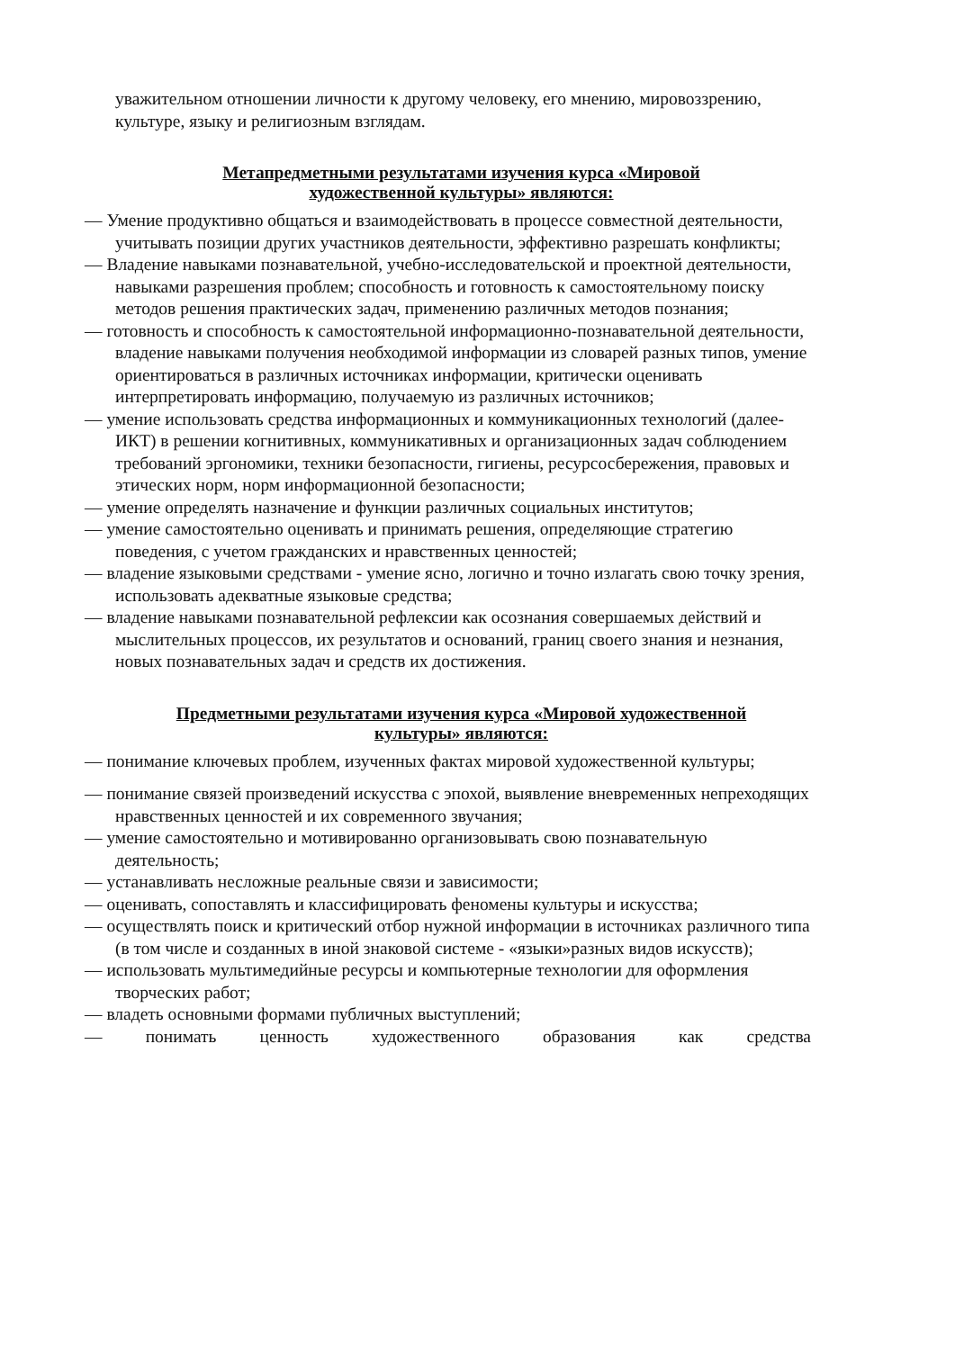уважительном отношении личности к другому человеку, его мнению, мировоззрению, культуре, языку и религиозным взглядам.
Метапредметными результатами изучения курса «Мировой
художественной культуры» являются:
— Умение продуктивно общаться и взаимодействовать в процессе совместной деятельности, учитывать позиции других участников деятельности, эффективно разрешать конфликты;
— Владение навыками познавательной, учебно-исследовательской и проектной деятельности, навыками разрешения проблем; способность и готовность к самостоятельному поиску методов решения практических задач, применению различных методов познания;
— готовность и способность к самостоятельной информационно-познавательной деятельности, владение навыками получения необходимой информации из словарей разных типов, умение ориентироваться в различных источниках информации, критически оценивать интерпретировать информацию, получаемую из различных источников;
— умение использовать средства информационных и коммуникационных технологий (далее-ИКТ) в решении когнитивных, коммуникативных и организационных задач соблюдением требований эргономики, техники безопасности, гигиены, ресурсосбережения, правовых и этических норм, норм информационной безопасности;
— умение определять назначение и функции различных социальных институтов;
— умение самостоятельно оценивать и принимать решения, определяющие стратегию поведения, с учетом гражданских и нравственных ценностей;
— владение языковыми средствами - умение ясно, логично и точно излагать свою точку зрения, использовать адекватные языковые средства;
— владение навыками познавательной рефлексии как осознания совершаемых действий и мыслительных процессов, их результатов и оснований, границ своего знания и незнания, новых познавательных задач и средств их достижения.
Предметными результатами изучения курса «Мировой художественной
культуры» являются:
— понимание ключевых проблем, изученных фактах мировой художественной культуры;
— понимание связей произведений искусства с эпохой, выявление вневременных непреходящих нравственных ценностей и их современного звучания;
— умение самостоятельно и мотивированно организовывать свою познавательную деятельность;
— устанавливать несложные реальные связи и зависимости;
— оценивать, сопоставлять и классифицировать феномены культуры и искусства;
— осуществлять поиск и критический отбор нужной информации в источниках различного типа (в том числе и созданных в иной знаковой системе - «языки»разных видов искусств);
— использовать мультимедийные ресурсы и компьютерные технологии для оформления творческих работ;
— владеть основными формами публичных выступлений;
— понимать ценность художественного образования как средства